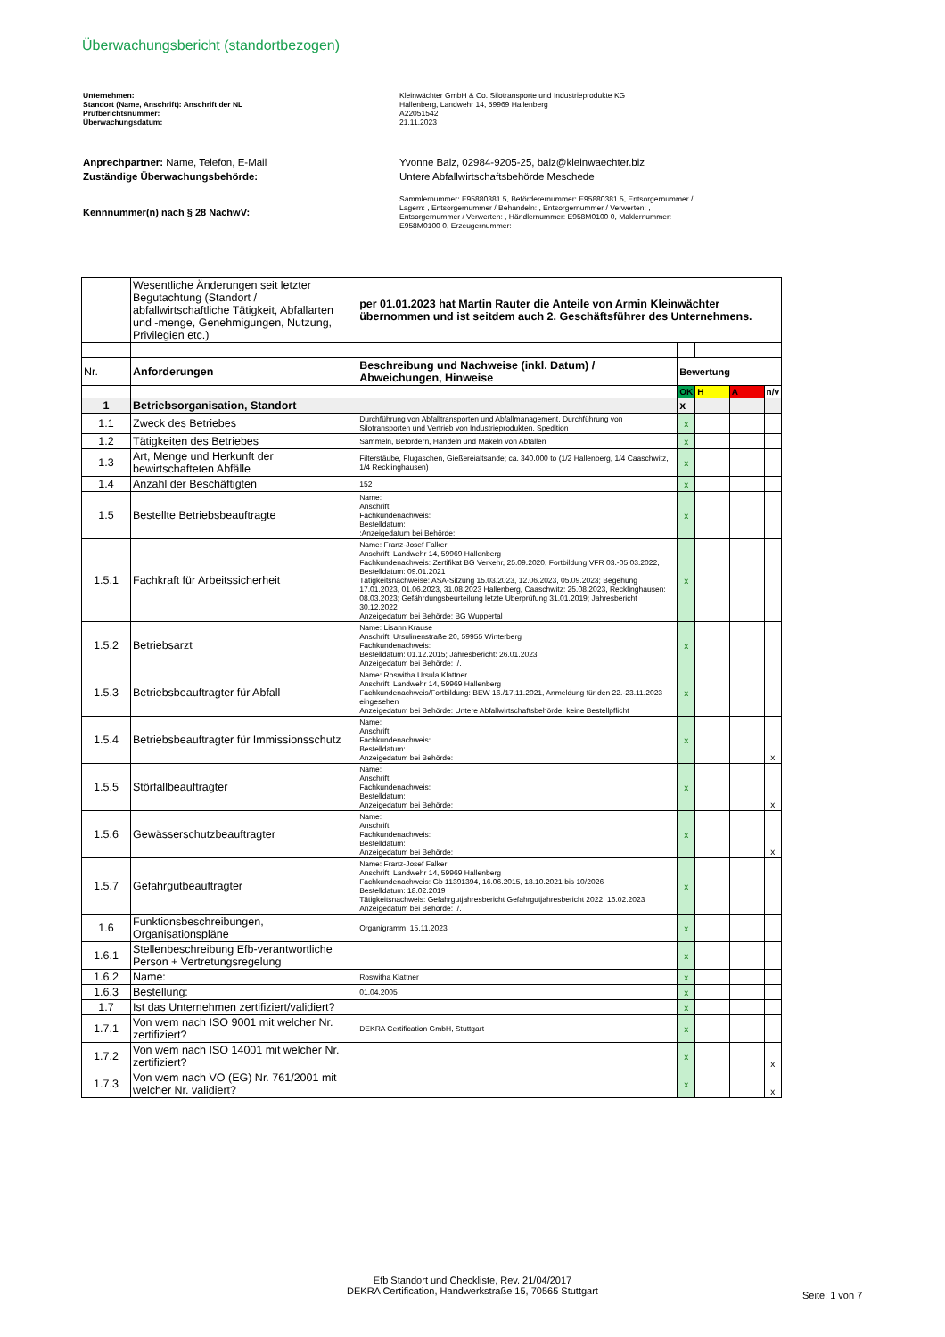Überwachungsbericht (standortbezogen)
Unternehmen: Kleinwächter GmbH & Co. Silotransporte und Industrieprodukte KG
Standort (Name, Anschrift): Anschrift der NL Hallenberg, Landwehr 14, 59969 Hallenberg
Prüfberichtsnummer: A22051542
Überwachungsdatum: 21.11.2023
Anprechpartner: Name, Telefon, E-Mail Yvonne Balz, 02984-9205-25, balz@kleinwaechter.biz
Zuständige Überwachungsbehörde: Untere Abfallwirtschaftsbehörde Meschede
Kennnummer(n) nach § 28 NachwV:
Sammlernummer: E95880381 5, Beförderernummer: E95880381 5, Entsorgernummer / Lagern: , Entsorgernummer / Behandeln: , Entsorgernummer / Verwerten: , Entsorgernummer / Verwerten: , Händlernummer: E958M0100 0, Maklernummer: E958M0100 0, Erzeugernummer:
| | Wesentliche Änderungen seit letzter Begutachtung (Standort / abfallwirtschaftliche Tätigkeit, Abfallarten und -menge, Genehmigungen, Nutzung, Privilegien etc.) | per 01.01.2023 hat Martin Rauter die Anteile von Armin Kleinwächter übernommen und ist seitdem auch 2. Geschäftsführer des Unternehmens. | | | | |
| Nr. | Anforderungen | Beschreibung und Nachweise (inkl. Datum) / Abweichungen, Hinweise | Bewertung | | | |
| | | | OK | H | A | n/v |
| 1 | Betriebsorganisation, Standort | | x | | | |
| 1.1 | Zweck des Betriebes | Durchführung von Abfalltransporten und Abfallmanagement, Durchführung von Silotransporten und Vertrieb von Industrieprodukten, Spedition | x | | | |
| 1.2 | Tätigkeiten des Betriebes | Sammeln, Befördern, Handeln und Makeln von Abfällen | x | | | |
| 1.3 | Art, Menge und Herkunft der bewirtschafteten Abfälle | Filterstäube, Flugaschen, Gießereialtsande; ca. 340.000 to (1/2 Hallenberg, 1/4 Caaschwitz, 1/4 Recklinghausen) | x | | | |
| 1.4 | Anzahl der Beschäftigten | 152 | x | | | |
| 1.5 | Bestellte Betriebsbeauftragte | Name: Anschrift: Fachkundenachweis: Bestelldatum: :Anzeigedatum bei Behörde: | x | | | |
| 1.5.1 | Fachkraft für Arbeitssicherheit | Name: Franz-Josef Falker Anschrift: Landwehr 14, 59969 Hallenberg Fachkundenachweis: Zertifikat BG Verkehr, 25.09.2020, Fortbildung VFR 03.-05.03.2022, Bestelldatum: 09.01.2021 Tätigkeitsnachweise: ASA-Sitzung 15.03.2023, 12.06.2023, 05.09.2023; Begehung 17.01.2023, 01.06.2023, 31.08.2023 Hallenberg, Caaschwitz: 25.08.2023, Recklinghausen: 08.03.2023; Gefährdungsbeurteilung letzte Überprüfung 31.01.2019; Jahresbericht 30.12.2022 Anzeigedatum bei Behörde: BG Wuppertal | x | | | |
| 1.5.2 | Betriebsarzt | Name: Lisann Krause Anschrift: Ursulinenstraße 20, 59955 Winterberg Fachkundenachweis: Bestelldatum: 01.12.2015; Jahresbericht: 26.01.2023 Anzeigedatum bei Behörde: ./. | x | | | |
| 1.5.3 | Betriebsbeauftragter für Abfall | Name: Roswitha Ursula Klattner Anschrift: Landwehr 14, 59969 Hallenberg Fachkundenachweis/Fortbildung: BEW 16./17.11.2021, Anmeldung für den 22.-23.11.2023 eingesehen Anzeigedatum bei Behörde: Untere Abfallwirtschaftsbehörde: keine Bestellpflicht | x | | | |
| 1.5.4 | Betriebsbeauftragter für Immissionsschutz | Name: Anschrift: Fachkundenachweis: Bestelldatum: Anzeigedatum bei Behörde: | x | | | x |
| 1.5.5 | Störfallbeauftragter | Name: Anschrift: Fachkundenachweis: Bestelldatum: Anzeigedatum bei Behörde: | x | | | x |
| 1.5.6 | Gewässerschutzbeauftragter | Name: Anschrift: Fachkundenachweis: Bestelldatum: Anzeigedatum bei Behörde: | x | | | x |
| 1.5.7 | Gefahrgutbeauftragter | Name: Franz-Josef Falker Anschrift: Landwehr 14, 59969 Hallenberg Fachkundenachweis: Gb 11391394, 16.06.2015, 18.10.2021 bis 10/2026 Bestelldatum: 18.02.2019 Tätigkeitsnachweis: Gefahrgutjahresbericht Gefahrgutjahresbericht 2022, 16.02.2023 Anzeigedatum bei Behörde: ./. | x | | | |
| 1.6 | Funktionsbeschreibungen, Organisationspläne | Organigramm, 15.11.2023 | x | | | |
| 1.6.1 | Stellenbeschreibung Efb-verantwortliche Person + Vertretungsregelung | | x | | | |
| 1.6.2 | Name: | Roswitha Klattner | x | | | |
| 1.6.3 | Bestellung: | 01.04.2005 | x | | | |
| 1.7 | Ist das Unternehmen zertifiziert/validiert? | | x | | | |
| 1.7.1 | Von wem nach ISO 9001 mit welcher Nr. zertifiziert? | DEKRA Certification GmbH, Stuttgart | x | | | |
| 1.7.2 | Von wem nach ISO 14001 mit welcher Nr. zertifiziert? | | x | | | x |
| 1.7.3 | Von wem nach VO (EG) Nr. 761/2001 mit welcher Nr. validiert? | | x | | | x |
Efb Standort und Checkliste, Rev. 21/04/2017
DEKRA Certification, Handwerkstraße 15, 70565 Stuttgart
Seite: 1 von 7